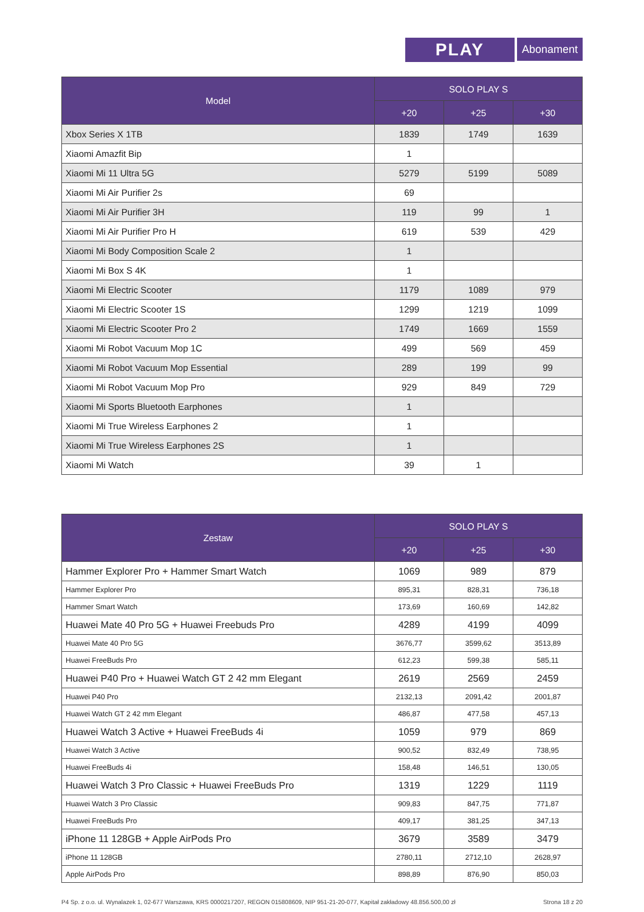PLAY
Abonament
| Model | SOLO PLAY S | | |
| --- | --- | --- | --- |
| | +20 | +25 | +30 |
| Xbox Series X 1TB | 1839 | 1749 | 1639 |
| Xiaomi Amazfit Bip | 1 | | |
| Xiaomi Mi 11 Ultra 5G | 5279 | 5199 | 5089 |
| Xiaomi Mi Air Purifier 2s | 69 | | |
| Xiaomi Mi Air Purifier 3H | 119 | 99 | 1 |
| Xiaomi Mi Air Purifier Pro H | 619 | 539 | 429 |
| Xiaomi Mi Body Composition Scale 2 | 1 | | |
| Xiaomi Mi Box S 4K | 1 | | |
| Xiaomi Mi Electric Scooter | 1179 | 1089 | 979 |
| Xiaomi Mi Electric Scooter 1S | 1299 | 1219 | 1099 |
| Xiaomi Mi Electric Scooter Pro 2 | 1749 | 1669 | 1559 |
| Xiaomi Mi Robot Vacuum Mop 1C | 499 | 569 | 459 |
| Xiaomi Mi Robot Vacuum Mop Essential | 289 | 199 | 99 |
| Xiaomi Mi Robot Vacuum Mop Pro | 929 | 849 | 729 |
| Xiaomi Mi Sports Bluetooth Earphones | 1 | | |
| Xiaomi Mi True Wireless Earphones 2 | 1 | | |
| Xiaomi Mi True Wireless Earphones 2S | 1 | | |
| Xiaomi Mi Watch | 39 | 1 | |
| Zestaw | SOLO PLAY S | | |
| --- | --- | --- | --- |
| | +20 | +25 | +30 |
| Hammer Explorer Pro + Hammer Smart Watch | 1069 | 989 | 879 |
| Hammer Explorer Pro | 895,31 | 828,31 | 736,18 |
| Hammer Smart Watch | 173,69 | 160,69 | 142,82 |
| Huawei Mate 40 Pro 5G + Huawei Freebuds Pro | 4289 | 4199 | 4099 |
| Huawei Mate 40 Pro 5G | 3676,77 | 3599,62 | 3513,89 |
| Huawei FreeBuds Pro | 612,23 | 599,38 | 585,11 |
| Huawei P40 Pro + Huawei Watch GT 2 42 mm Elegant | 2619 | 2569 | 2459 |
| Huawei P40 Pro | 2132,13 | 2091,42 | 2001,87 |
| Huawei Watch GT 2 42 mm Elegant | 486,87 | 477,58 | 457,13 |
| Huawei Watch 3 Active + Huawei FreeBuds 4i | 1059 | 979 | 869 |
| Huawei Watch 3 Active | 900,52 | 832,49 | 738,95 |
| Huawei FreeBuds 4i | 158,48 | 146,51 | 130,05 |
| Huawei Watch 3 Pro Classic + Huawei FreeBuds Pro | 1319 | 1229 | 1119 |
| Huawei Watch 3 Pro Classic | 909,83 | 847,75 | 771,87 |
| Huawei FreeBuds Pro | 409,17 | 381,25 | 347,13 |
| iPhone 11 128GB + Apple AirPods Pro | 3679 | 3589 | 3479 |
| iPhone 11 128GB | 2780,11 | 2712,10 | 2628,97 |
| Apple AirPods Pro | 898,89 | 876,90 | 850,03 |
P4 Sp. z o.o. ul. Wynalazek 1, 02-677 Warszawa, KRS 0000217207, REGON 015808609, NIP 951-21-20-077, Kapitał zakładowy 48.856.500,00 zł Strona 18 z 20